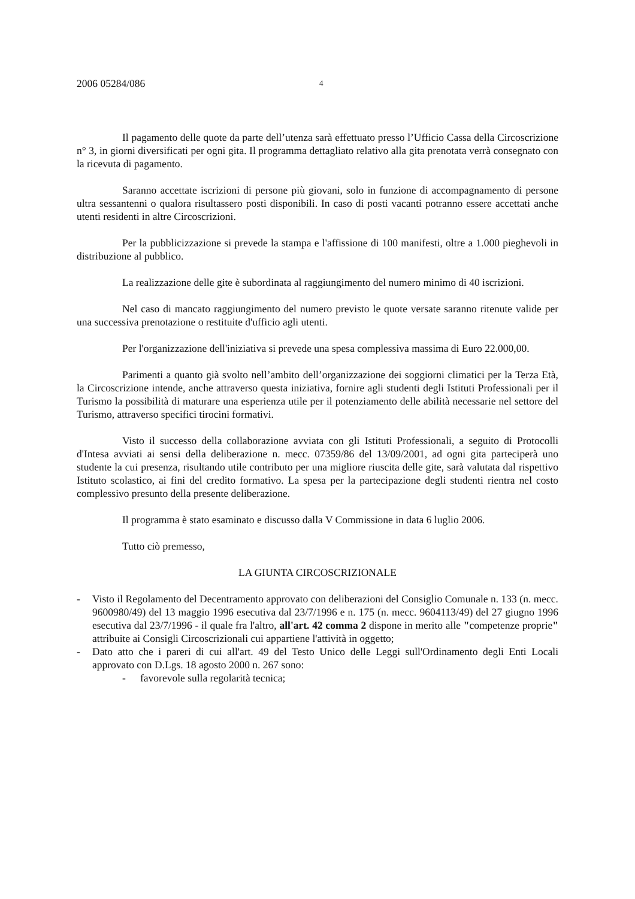2006 05284/086 4
Il pagamento delle quote da parte dell’utenza sarà effettuato presso l’Ufficio Cassa della Circoscrizione n° 3, in giorni diversificati per ogni gita. Il programma dettagliato relativo alla gita prenotata verrà consegnato con la ricevuta di pagamento.
Saranno accettate iscrizioni di persone più giovani, solo in funzione di accompagnamento di persone ultra sessantenni o qualora risultassero posti disponibili. In caso di posti vacanti potranno essere accettati anche utenti residenti in altre Circoscrizioni.
Per la pubblicizzazione si prevede la stampa e l'affissione di 100 manifesti, oltre a 1.000 pieghevoli in distribuzione al pubblico.
La realizzazione delle gite è subordinata al raggiungimento del numero minimo di 40 iscrizioni.
Nel caso di mancato raggiungimento del numero previsto le quote versate saranno ritenute valide per una successiva prenotazione o restituite d'ufficio agli utenti.
Per l'organizzazione dell'iniziativa si prevede una spesa complessiva massima di Euro 22.000,00.
Parimenti a quanto già svolto nell’ambito dell’organizzazione dei soggiorni climatici per la Terza Età, la Circoscrizione intende, anche attraverso questa iniziativa, fornire agli studenti degli Istituti Professionali per il Turismo la possibilità di maturare una esperienza utile per il potenziamento delle abilità necessarie nel settore del Turismo, attraverso specifici tirocini formativi.
Visto il successo della collaborazione avviata con gli Istituti Professionali, a seguito di Protocolli d'Intesa avviati ai sensi della deliberazione n. mecc. 07359/86 del 13/09/2001, ad ogni gita parteciperà uno studente la cui presenza, risultando utile contributo per una migliore riuscita delle gite, sarà valutata dal rispettivo Istituto scolastico, ai fini del credito formativo. La spesa per la partecipazione degli studenti rientra nel costo complessivo presunto della presente deliberazione.
Il programma è stato esaminato e discusso dalla V Commissione in data 6 luglio 2006.
Tutto ciò premesso,
LA GIUNTA CIRCOSCRIZIONALE
- Visto il Regolamento del Decentramento approvato con deliberazioni del Consiglio Comunale n. 133 (n. mecc. 9600980/49) del 13 maggio 1996 esecutiva dal 23/7/1996 e n. 175 (n. mecc. 9604113/49) del 27 giugno 1996 esecutiva dal 23/7/1996 - il quale fra l'altro, all'art. 42 comma 2 dispone in merito alle "competenze proprie" attribuite ai Consigli Circoscrizionali cui appartiene l'attività in oggetto;
- Dato atto che i pareri di cui all'art. 49 del Testo Unico delle Leggi sull'Ordinamento degli Enti Locali approvato con D.Lgs. 18 agosto 2000 n. 267 sono:
- favorevole sulla regolarità tecnica;